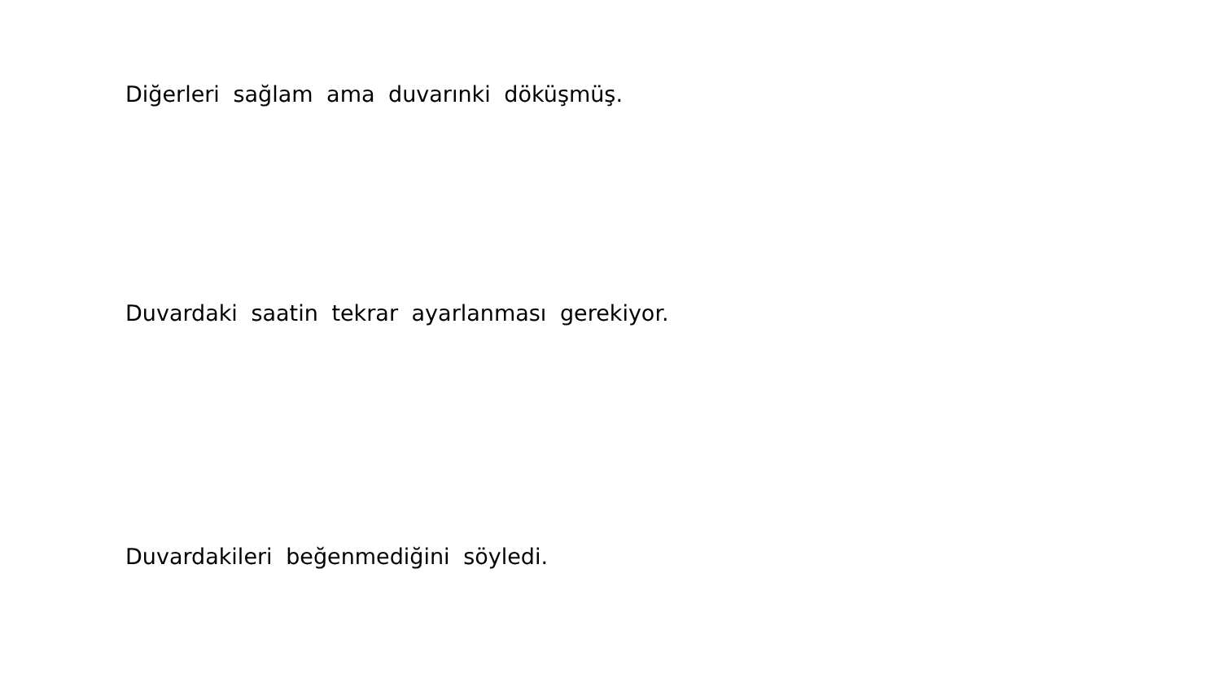Diğerleri sağlam ama duvarınki döküşmüş.
Duvardaki saatin tekrar ayarlanması gerekiyor.
Duvardakileri beğenmediğini söyledi.